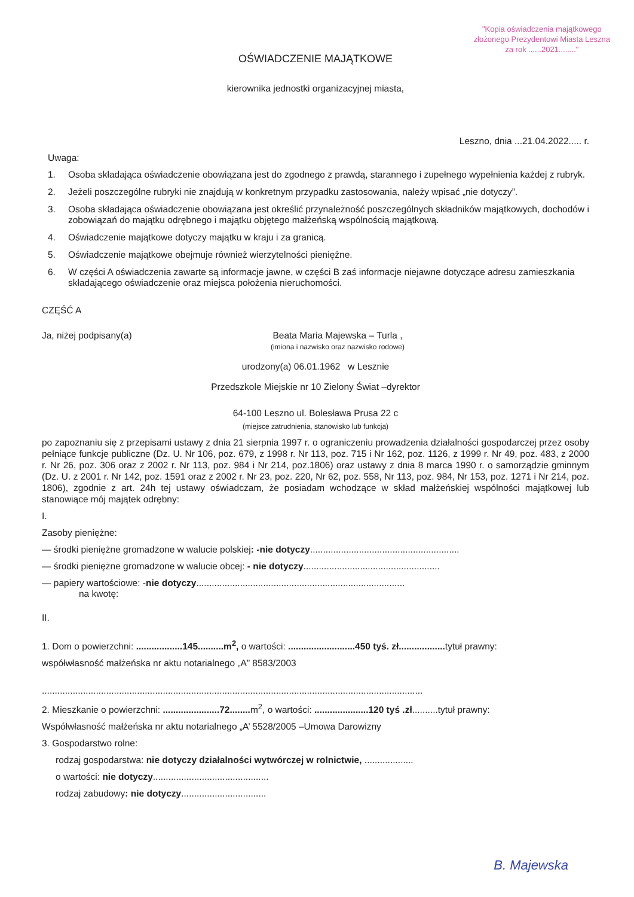"Kopia oświadczenia majątkowego
złożonego Prezydentowi Miasta Leszna
za rok ......2021........"
OŚWIADCZENIE MAJĄTKOWE
kierownika jednostki organizacyjnej miasta,
Leszno, dnia ...21.04.2022..... r.
Uwaga:
1. Osoba składająca oświadczenie obowiązana jest do zgodnego z prawdą, starannego i zupełnego wypełnienia każdej z rubryk.
2. Jeżeli poszczególne rubryki nie znajdują w konkretnym przypadku zastosowania, należy wpisać „nie dotyczy”.
3. Osoba składająca oświadczenie obowiązana jest określić przynależność poszczególnych składników majątkowych, dochodów i zobowiązań do majątku odrębnego i majątku objętego małżeńską wspólnością majątkową.
4. Oświadczenie majątkowe dotyczy majątku w kraju i za granicą.
5. Oświadczenie majątkowe obejmuje również wierzytelności pieniężne.
6. W części A oświadczenia zawarte są informacje jawne, w części B zaś informacje niejawne dotyczące adresu zamieszkania składającego oświadczenie oraz miejsca położenia nieruchomości.
CZĘŚĆ A
Ja, niżej podpisany(a) Beata Maria Majewska – Turla ,
(imiona i nazwisko oraz nazwisko rodowe)
urodzony(a) 06.01.1962 w Lesznie
Przedszkole Miejskie nr 10 Zielony Świat –dyrektor
64-100 Leszno ul. Bolesława Prusa 22 c
(miejsce zatrudnienia, stanowisko lub funkcja)
po zapoznaniu się z przepisami ustawy z dnia 21 sierpnia 1997 r. o ograniczeniu prowadzenia działalności gospodarczej przez osoby pełniące funkcje publiczne (Dz. U. Nr 106, poz. 679, z 1998 r. Nr 113, poz. 715 i Nr 162, poz. 1126, z 1999 r. Nr 49, poz. 483, z 2000 r. Nr 26, poz. 306 oraz z 2002 r. Nr 113, poz. 984 i Nr 214, poz.1806) oraz ustawy z dnia 8 marca 1990 r. o samorządzie gminnym (Dz. U. z 2001 r. Nr 142, poz. 1591 oraz z 2002 r. Nr 23, poz. 220, Nr 62, poz. 558, Nr 113, poz. 984, Nr 153, poz. 1271 i Nr 214, poz. 1806), zgodnie z art. 24h tej ustawy oświadczam, że posiadam wchodzące w skład małżeńskiej wspólności majątkowej lub stanowiące mój majątek odrębny:
I.
Zasoby pieniężne:
— środki pieniężne gromadzone w walucie polskiej: -nie dotyczy..........................................................
— środki pieniężne gromadzone w walucie obcej: - nie dotyczy.....................................................
— papiery wartościowe: -nie dotyczy.................................................................................
na kwotę:
II.
1. Dom o powierzchni: ..................145..........m<sup>2</sup>, o wartości: ..........................450 tyś. zł.................. tytuł prawny:
współwłasność małżeńska nr aktu notarialnego „A” 8583/2003
....................................................................................................................................................
2. Mieszkanie o powierzchni: ......................72........ m<sup>2</sup>, o wartości: .....................120 tyś .zł..........tytuł prawny:
Współwłasność małżeńska nr aktu notarialnego „A’ 5528/2005 –Umowa Darowizny
3. Gospodarstwo rolne:
rodzaj gospodarstwa: nie dotyczy działalności wytwórczej w rolnictwie, ...................
o wartości: nie dotyczy.............................................
rodzaj zabudowy: nie dotyczy.................................
B. Majewska